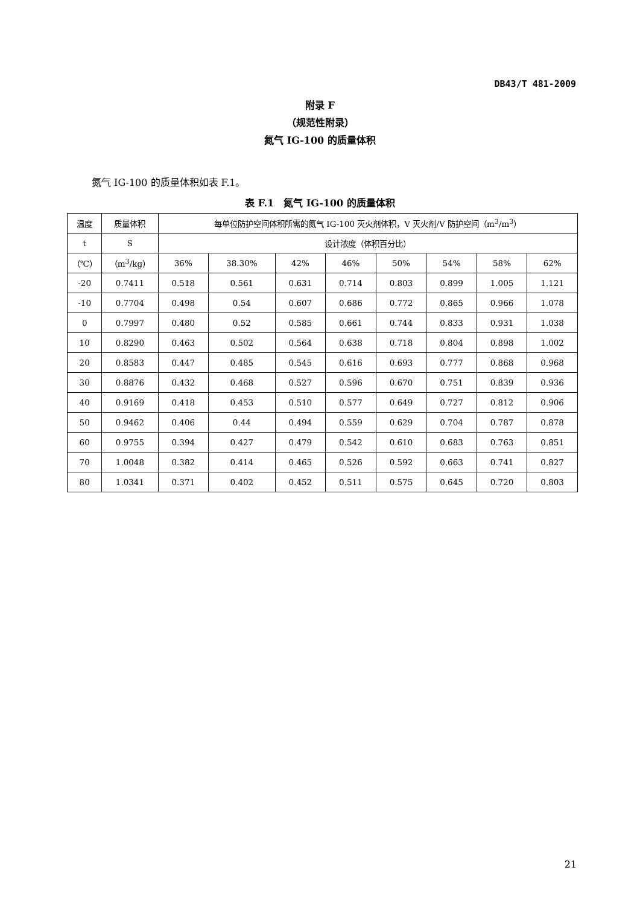DB43/T 481-2009
附录 F
（规范性附录）
氮气 IG-100 的质量体积
氮气 IG-100 的质量体积如表 F.1。
表 F.1　氮气 IG-100 的质量体积
| 温度 | 质量体积 | 每单位防护空间体积所需的氮气 IG-100 灭火剂体积，V 灭火剂/V 防护空间（m<sup>3</sup>/m<sup>3</sup>） | | | | | | | |
| --- | --- | --- | --- | --- | --- | --- | --- | --- | --- |
| t | S | 设计浓度（体积百分比） | | | | | | | |
| （℃） | （m<sup>3</sup>/kg） | 36% | 38.30% | 42% | 46% | 50% | 54% | 58% | 62% |
| -20 | 0.7411 | 0.518 | 0.561 | 0.631 | 0.714 | 0.803 | 0.899 | 1.005 | 1.121 |
| -10 | 0.7704 | 0.498 | 0.54 | 0.607 | 0.686 | 0.772 | 0.865 | 0.966 | 1.078 |
| 0 | 0.7997 | 0.480 | 0.52 | 0.585 | 0.661 | 0.744 | 0.833 | 0.931 | 1.038 |
| 10 | 0.8290 | 0.463 | 0.502 | 0.564 | 0.638 | 0.718 | 0.804 | 0.898 | 1.002 |
| 20 | 0.8583 | 0.447 | 0.485 | 0.545 | 0.616 | 0.693 | 0.777 | 0.868 | 0.968 |
| 30 | 0.8876 | 0.432 | 0.468 | 0.527 | 0.596 | 0.670 | 0.751 | 0.839 | 0.936 |
| 40 | 0.9169 | 0.418 | 0.453 | 0.510 | 0.577 | 0.649 | 0.727 | 0.812 | 0.906 |
| 50 | 0.9462 | 0.406 | 0.44 | 0.494 | 0.559 | 0.629 | 0.704 | 0.787 | 0.878 |
| 60 | 0.9755 | 0.394 | 0.427 | 0.479 | 0.542 | 0.610 | 0.683 | 0.763 | 0.851 |
| 70 | 1.0048 | 0.382 | 0.414 | 0.465 | 0.526 | 0.592 | 0.663 | 0.741 | 0.827 |
| 80 | 1.0341 | 0.371 | 0.402 | 0.452 | 0.511 | 0.575 | 0.645 | 0.720 | 0.803 |
21